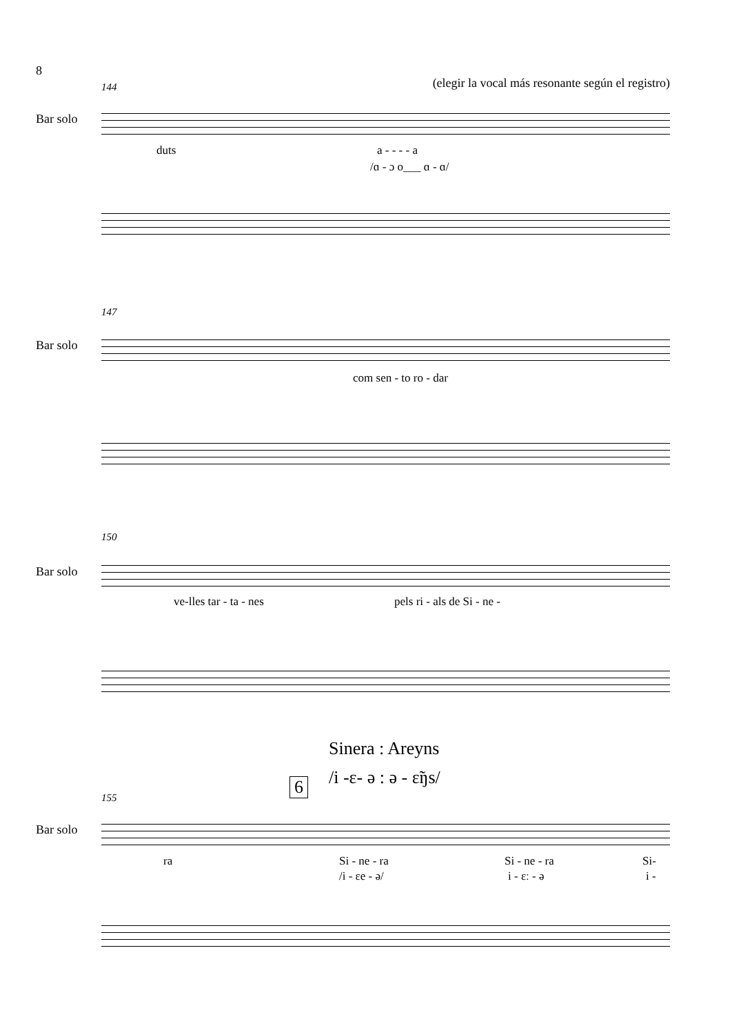8
144
(elegir la vocal más resonante según el registro)
Bar solo
duts a - - - - a
/ɑ - ɔ o___ ɑ - ɑ/
147
Bar solo
com sen - to ro - dar
150
Bar solo
ve-lles tar - ta - nes pels ri - als de Si - ne -
Sinera : Areyns
/i -ɛ- ə : ə - ɛ̃ŋs/
6
155
Bar solo
ra Si - ne - ra Si - ne - ra Si-
/i - ɛe - ə/ i - ɛː - ə i -